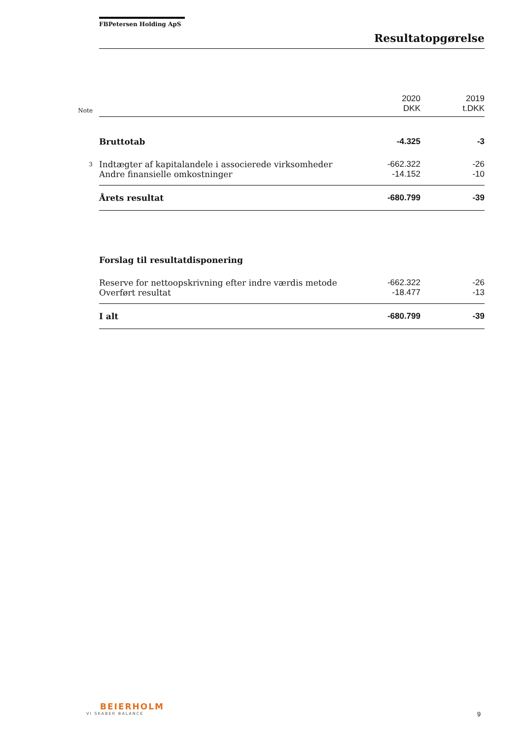FBPetersen Holding ApS
Resultatopgørelse
| Note | | 2020 DKK | 2019 t.DKK |
| | Bruttotab | -4.325 | -3 |
| 3 | Indtægter af kapitalandele i associerede virksomheder | -662.322 | -26 |
| | Andre finansielle omkostninger | -14.152 | -10 |
| | Årets resultat | -680.799 | -39 |
| | Forslag til resultatdisponering | | |
| | Reserve for nettoopskrivning efter indre værdis metode | -662.322 | -26 |
| | Overført resultat | -18.477 | -13 |
| | I alt | -680.799 | -39 |
BEIERHOLM
VI SKABER BALANCE
9